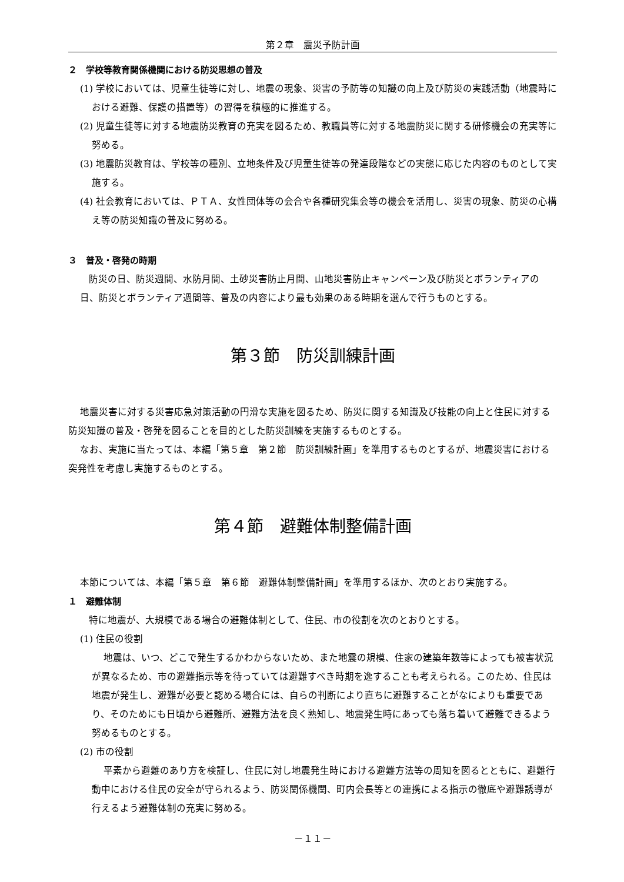第２章　震災予防計画
２　学校等教育関係機関における防災思想の普及
(1) 学校においては、児童生徒等に対し、地震の現象、災害の予防等の知識の向上及び防災の実践活動（地震時における避難、保護の措置等）の習得を積極的に推進する。
(2) 児童生徒等に対する地震防災教育の充実を図るため、教職員等に対する地震防災に関する研修機会の充実等に努める。
(3) 地震防災教育は、学校等の種別、立地条件及び児童生徒等の発達段階などの実態に応じた内容のものとして実施する。
(4) 社会教育においては、ＰＴＡ、女性団体等の会合や各種研究集会等の機会を活用し、災害の現象、防災の心構え等の防災知識の普及に努める。
３　普及・啓発の時期
防災の日、防災週間、水防月間、土砂災害防止月間、山地災害防止キャンペーン及び防災とボランティアの日、防災とボランティア週間等、普及の内容により最も効果のある時期を選んで行うものとする。
第３節　防災訓練計画
地震災害に対する災害応急対策活動の円滑な実施を図るため、防災に関する知識及び技能の向上と住民に対する防災知識の普及・啓発を図ることを目的とした防災訓練を実施するものとする。
なお、実施に当たっては、本編「第５章　第２節　防災訓練計画」を準用するものとするが、地震災害における突発性を考慮し実施するものとする。
第４節　避難体制整備計画
本節については、本編「第５章　第６節　避難体制整備計画」を準用するほか、次のとおり実施する。
１　避難体制
特に地震が、大規模である場合の避難体制として、住民、市の役割を次のとおりとする。
(1) 住民の役割
地震は、いつ、どこで発生するかわからないため、また地震の規模、住家の建築年数等によっても被害状況が異なるため、市の避難指示等を待っていては避難すべき時期を逸することも考えられる。このため、住民は地震が発生し、避難が必要と認める場合には、自らの判断により直ちに避難することがなによりも重要であり、そのためにも日頃から避難所、避難方法を良く熟知し、地震発生時にあっても落ち着いて避難できるよう努めるものとする。
(2) 市の役割
平素から避難のあり方を検証し、住民に対し地震発生時における避難方法等の周知を図るとともに、避難行動中における住民の安全が守られるよう、防災関係機関、町内会長等との連携による指示の徹底や避難誘導が行えるよう避難体制の充実に努める。
－１１－